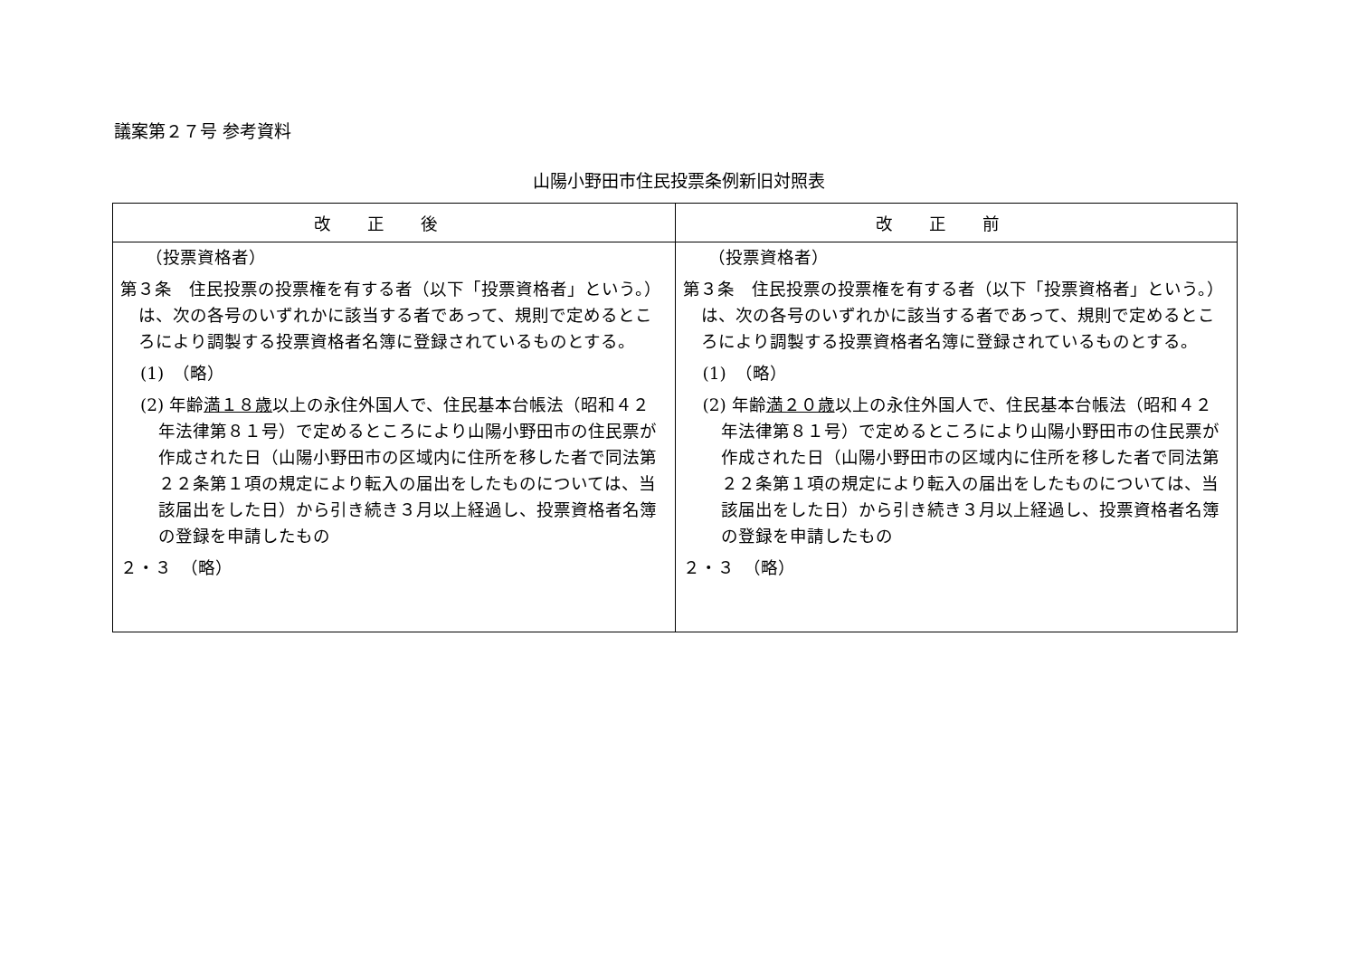議案第２７号 参考資料
山陽小野田市住民投票条例新旧対照表
| 改正後 | 改正前 |
| --- | --- |
| （投票資格者） 第３条 住民投票の投票権を有する者（以下「投票資格者」という。）は、次の各号のいずれかに該当する者であって、規則で定めるところにより調製する投票資格者名簿に登録されているものとする。 (1) （略） (2) 年齢 満１８歳 以上の永住外国人で、住民基本台帳法（昭和４２年法律第８１号）で定めるところにより山陽小野田市の住民票が作成された日（山陽小野田市の区域内に住所を移した者で同法第２２条第１項の規定により転入の届出をしたものについては、当該届出をした日）から引き続き３月以上経過し、投票資格者名簿の登録を申請したもの ２・３ （略） | （投票資格者） 第３条 住民投票の投票権を有する者（以下「投票資格者」という。）は、次の各号のいずれかに該当する者であって、規則で定めるところにより調製する投票資格者名簿に登録されているものとする。 (1) （略） (2) 年齢 満２０歳 以上の永住外国人で、住民基本台帳法（昭和４２年法律第８１号）で定めるところにより山陽小野田市の住民票が作成された日（山陽小野田市の区域内に住所を移した者で同法第２２条第１項の規定により転入の届出をしたものについては、当該届出をした日）から引き続き３月以上経過し、投票資格者名簿の登録を申請したもの ２・３ （略） |